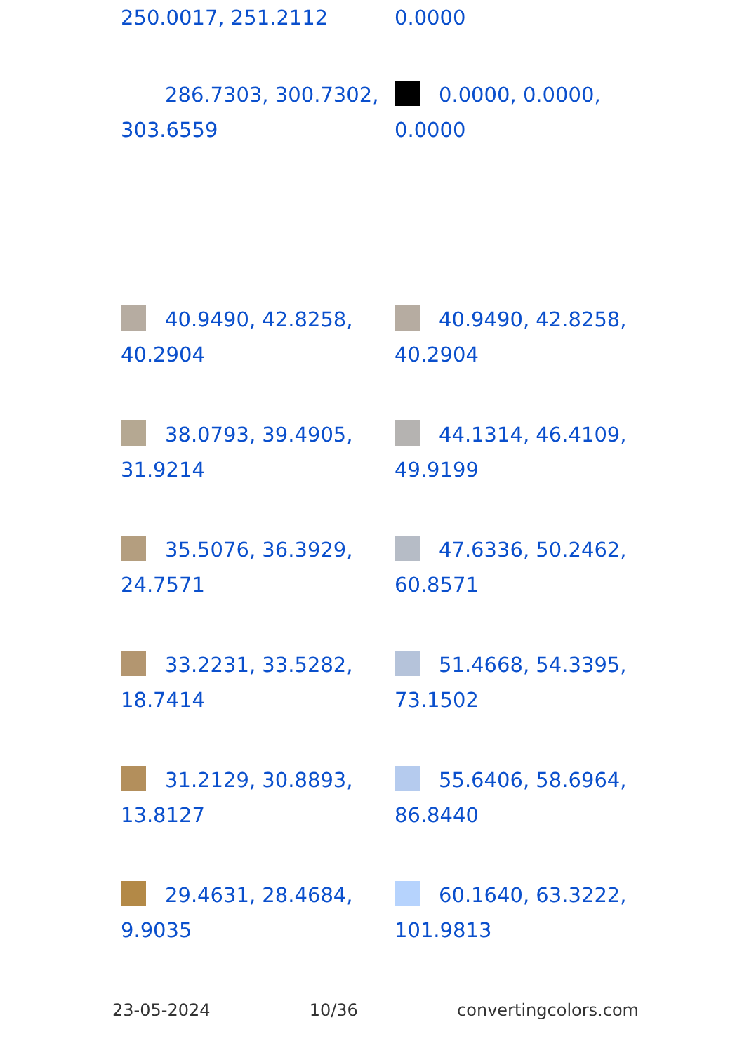| 250.0017, 251.2112 | 0.0000 |
| 286.7303, 300.7302, 303.6559 | 0.0000, 0.0000, 0.0000 |
| 40.9490, 42.8258, 40.2904 | 40.9490, 42.8258, 40.2904 |
| 38.0793, 39.4905, 31.9214 | 44.1314, 46.4109, 49.9199 |
| 35.5076, 36.3929, 24.7571 | 47.6336, 50.2462, 60.8571 |
| 33.2231, 33.5282, 18.7414 | 51.4668, 54.3395, 73.1502 |
| 31.2129, 30.8893, 13.8127 | 55.6406, 58.6964, 86.8440 |
| 29.4631, 28.4684, 9.9035 | 60.1640, 63.3222, 101.9813 |
23-05-2024 10/36 convertingcolors.com